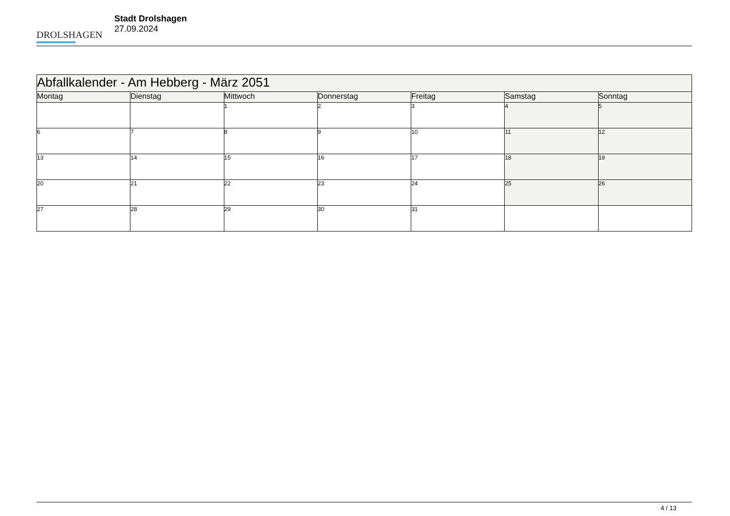DROLSHAGEN
Stadt Drolshagen
27.09.2024
| Abfallkalender - Am Hebberg - März 2051 | | | | | | |
| --- | --- | --- | --- | --- | --- | --- |
| Montag | Dienstag | Mittwoch | Donnerstag | Freitag | Samstag | Sonntag |
| | | 1 | 2 | 3 | 4 | 5 |
| 6 | 7 | 8 | 9 | 10 | 11 | 12 |
| 13 | 14 | 15 | 16 | 17 | 18 | 19 |
| 20 | 21 | 22 | 23 | 24 | 25 | 26 |
| 27 | 28 | 29 | 30 | 31 | | |
4 / 13